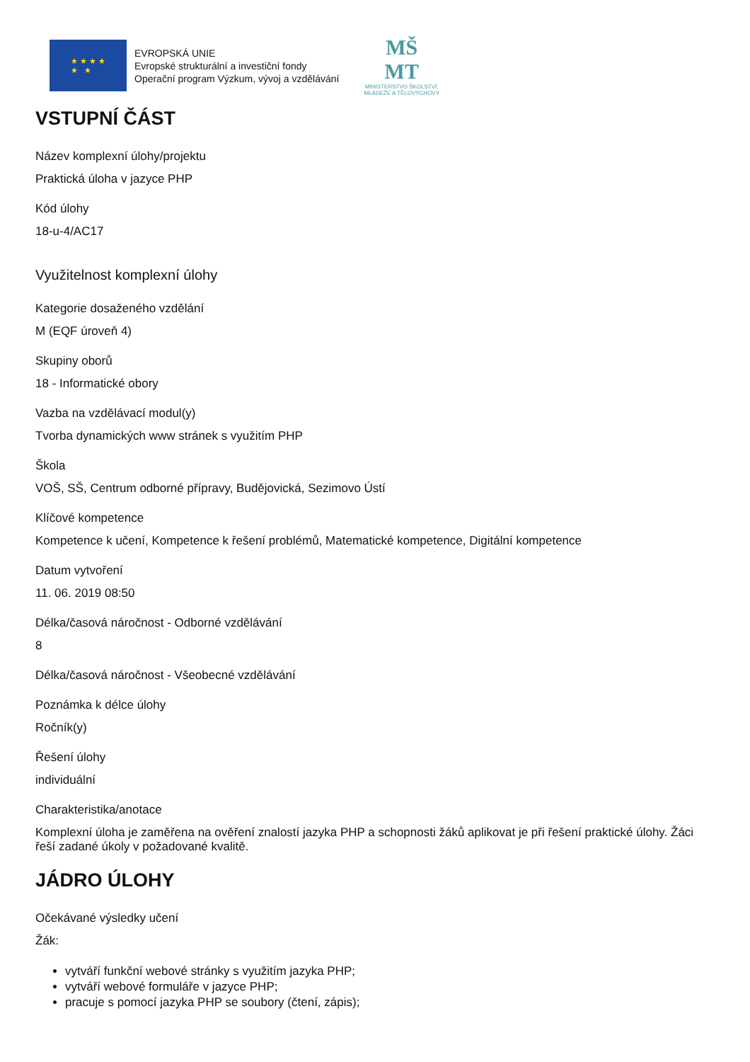★ ★ ★ ★
★ ★
EVROPSKÁ UNIE
Evropské strukturální a investiční fondy
Operační program Výzkum, vývoj a vzdělávání
MŠ
MT
MINISTERSTVO ŠKOLSTVÍ,
MLÁDEŽE A TĚLOVÝCHOVY
VSTUPNÍ ČÁST
Název komplexní úlohy/projektu
Praktická úloha v jazyce PHP
Kód úlohy
18-u-4/AC17
Využitelnost komplexní úlohy
Kategorie dosaženého vzdělání
M (EQF úroveň 4)
Skupiny oborů
18 - Informatické obory
Vazba na vzdělávací modul(y)
Tvorba dynamických www stránek s využitím PHP
Škola
VOŠ, SŠ, Centrum odborné přípravy, Budějovická, Sezimovo Ústí
Klíčové kompetence
Kompetence k učení, Kompetence k řešení problémů, Matematické kompetence, Digitální kompetence
Datum vytvoření
11. 06. 2019 08:50
Délka/časová náročnost - Odborné vzdělávání
8
Délka/časová náročnost - Všeobecné vzdělávání
Poznámka k délce úlohy
Ročník(y)
Řešení úlohy
individuální
Charakteristika/anotace
Komplexní úloha je zaměřena na ověření znalostí jazyka PHP a schopnosti žáků aplikovat je při řešení praktické úlohy. Žáci řeší zadané úkoly v požadované kvalitě.
JÁDRO ÚLOHY
Očekávané výsledky učení
Žák:
vytváří funkční webové stránky s využitím jazyka PHP;
vytváří webové formuláře v jazyce PHP;
pracuje s pomocí jazyka PHP se soubory (čtení, zápis);